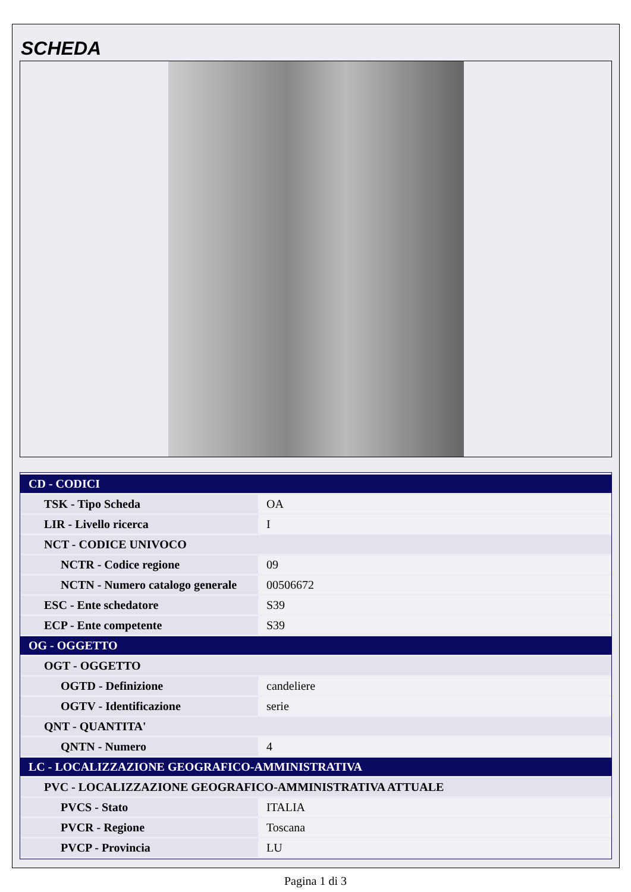SCHEDA
| CD - CODICI | |
| TSK - Tipo Scheda | OA |
| LIR - Livello ricerca | I |
| NCT - CODICE UNIVOCO | |
| NCTR - Codice regione | 09 |
| NCTN - Numero catalogo generale | 00506672 |
| ESC - Ente schedatore | S39 |
| ECP - Ente competente | S39 |
| OG - OGGETTO | |
| OGT - OGGETTO | |
| OGTD - Definizione | candeliere |
| OGTV - Identificazione | serie |
| QNT - QUANTITA' | |
| QNTN - Numero | 4 |
| LC - LOCALIZZAZIONE GEOGRAFICO-AMMINISTRATIVA | |
| PVC - LOCALIZZAZIONE GEOGRAFICO-AMMINISTRATIVA ATTUALE | |
| PVCS - Stato | ITALIA |
| PVCR - Regione | Toscana |
| PVCP - Provincia | LU |
Pagina 1 di 3